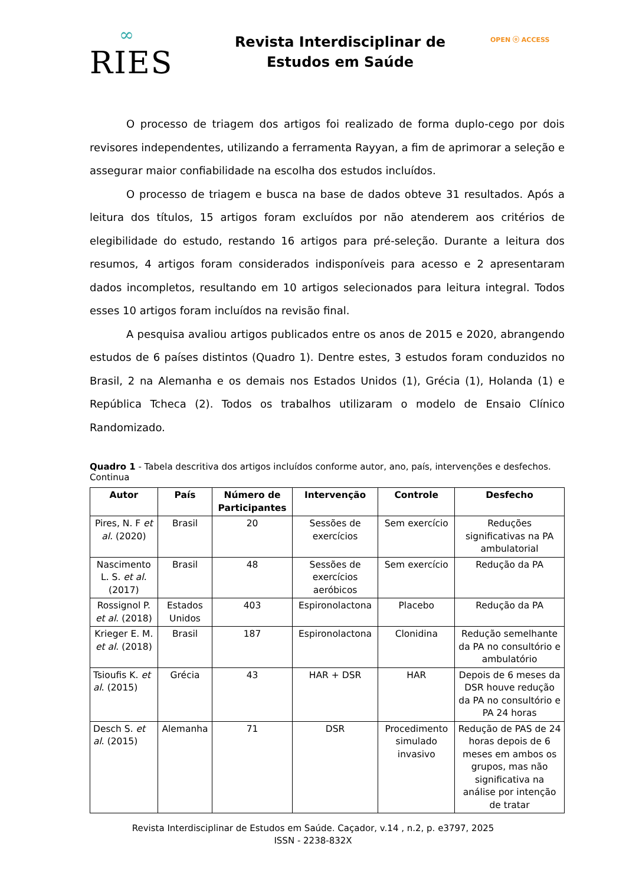∞
RIES
Revista Interdisciplinar de
Estudos em Saúde
OPEN ⓞ ACCESS
O processo de triagem dos artigos foi realizado de forma duplo-cego por dois revisores independentes, utilizando a ferramenta Rayyan, a fim de aprimorar a seleção e assegurar maior confiabilidade na escolha dos estudos incluídos.
O processo de triagem e busca na base de dados obteve 31 resultados. Após a leitura dos títulos, 15 artigos foram excluídos por não atenderem aos critérios de elegibilidade do estudo, restando 16 artigos para pré-seleção. Durante a leitura dos resumos, 4 artigos foram considerados indisponíveis para acesso e 2 apresentaram dados incompletos, resultando em 10 artigos selecionados para leitura integral. Todos esses 10 artigos foram incluídos na revisão final.
A pesquisa avaliou artigos publicados entre os anos de 2015 e 2020, abrangendo estudos de 6 países distintos (Quadro 1). Dentre estes, 3 estudos foram conduzidos no Brasil, 2 na Alemanha e os demais nos Estados Unidos (1), Grécia (1), Holanda (1) e República Tcheca (2). Todos os trabalhos utilizaram o modelo de Ensaio Clínico Randomizado.
Quadro 1 - Tabela descritiva dos artigos incluídos conforme autor, ano, país, intervenções e desfechos. Continua
| Autor | País | Número de Participantes | Intervenção | Controle | Desfecho |
| --- | --- | --- | --- | --- | --- |
| Pires, N. F et al. (2020) | Brasil | 20 | Sessões de exercícios | Sem exercício | Reduções significativas na PA ambulatorial |
| Nascimento L. S. et al . (2017) | Brasil | 48 | Sessões de exercícios aeróbicos | Sem exercício | Redução da PA |
| Rossignol P. et al . (2018) | Estados Unidos | 403 | Espironolactona | Placebo | Redução da PA |
| Krieger E. M. et al . (2018) | Brasil | 187 | Espironolactona | Clonidina | Redução semelhante da PA no consultório e ambulatório |
| Tsioufis K. et al . (2015) | Grécia | 43 | HAR + DSR | HAR | Depois de 6 meses da DSR houve redução da PA no consultório e PA 24 horas |
| Desch S. et al . (2015) | Alemanha | 71 | DSR | Procedimento simulado invasivo | Redução de PAS de 24 horas depois de 6 meses em ambos os grupos, mas não significativa na análise por intenção de tratar |
Revista Interdisciplinar de Estudos em Saúde. Caçador, v.14 , n.2, p. e3797, 2025
ISSN - 2238-832X